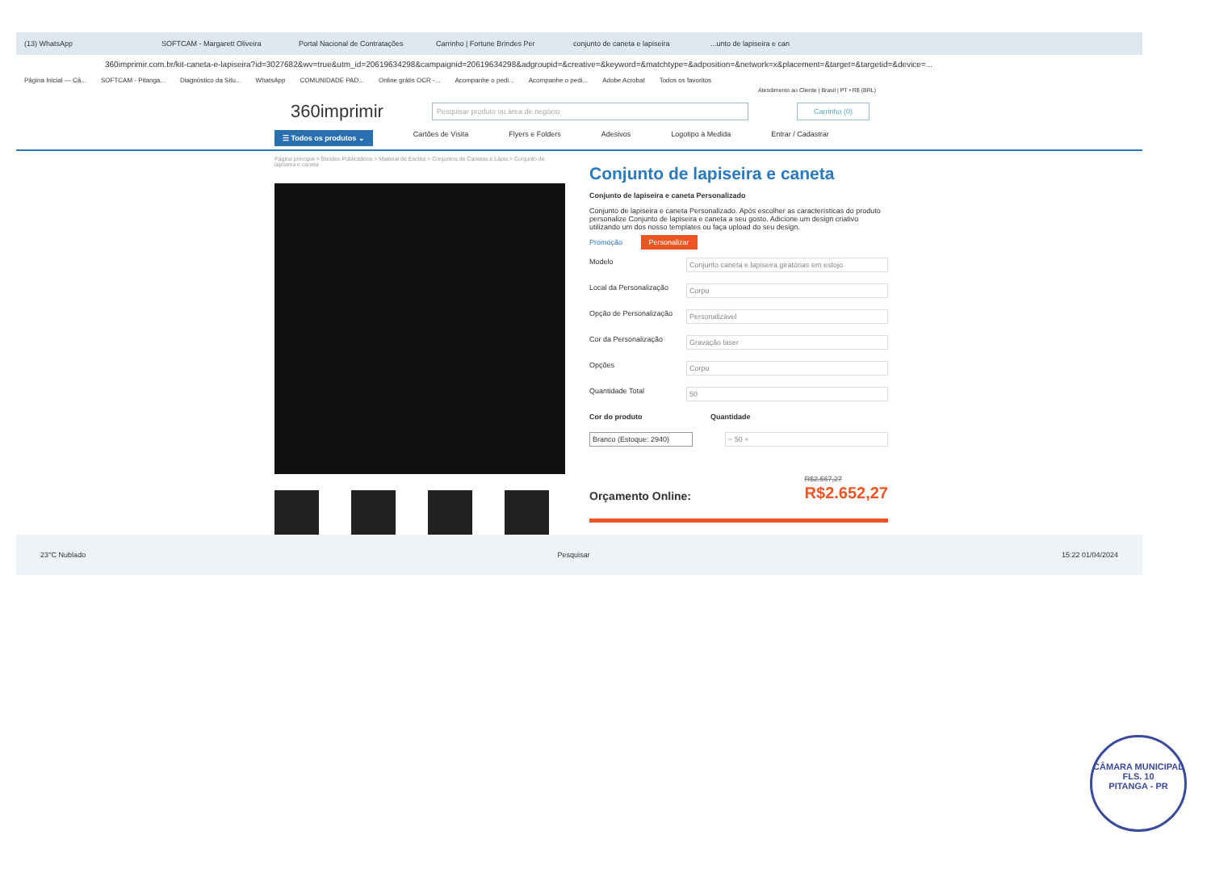(13) WhatsApp SOFTCAM - Margarett Oliveira Portal Nacional de Contratações Carrinho | Fortune Brindes Per conjunto de caneta e lapiseira...unto de lapiseira e can
360imprimir.com.br/kit-caneta-e-lapiseira?id=3027682&wv=true&utm_id=20619634298&campaignid=20619634298&adgroupid=&creative=&keyword=&matchtype=&adposition=&network=x&placement=&target=&targetid=&device=...
Página Inicial — Câ... SOFTCAM - Pitanga... Diagnóstico da Situ... WhatsApp COMUNIDADE PAD... Online grátis OCR -... Acompanhe o pedi... Acompanhe o pedi... Adobe Acrobat Todos os favoritos
Atendimento ao Cliente | Brasil | PT • R$ (BRL)
360imprimir
Pesquisar produto ou área de negócio Carrinho (0)
☰ Todos os produtos ⌄ Cartões de Visita Flyers e Folders Adesivos Logotipo à Medida Entrar / Cadastrar
Página principal > Brindes Publicitários > Material de Escrita > Conjuntos de Canetas e Lápis > Conjunto de lapiseira e caneta
Conjunto de lapiseira e caneta
Conjunto de lapiseira e caneta Personalizado
Conjunto de lapiseira e caneta Personalizado. Após escolher as características do produto personalize Conjunto de lapiseira e caneta a seu gosto. Adicione um design criativo utilizando um dos nosso templates ou faça upload do seu design.
Promoção Personalizar
Modelo Conjunto caneta e lapiseira giratórias em estojo
Local da Personalização Corpo
Opção de Personalização Personalizável
Cor da Personalização Gravação laser
Opções Corpo
Quantidade Total 50
Cor do produto Quantidade
Branco (Estoque: 2940) − 50 +
Orçamento Online: R$2.667,27
R$2.652,27
23°C Nublado Pesquisar 15:22 01/04/2024
CÂMARA MUNICIPAL
FLS. 10
PITANGA - PR